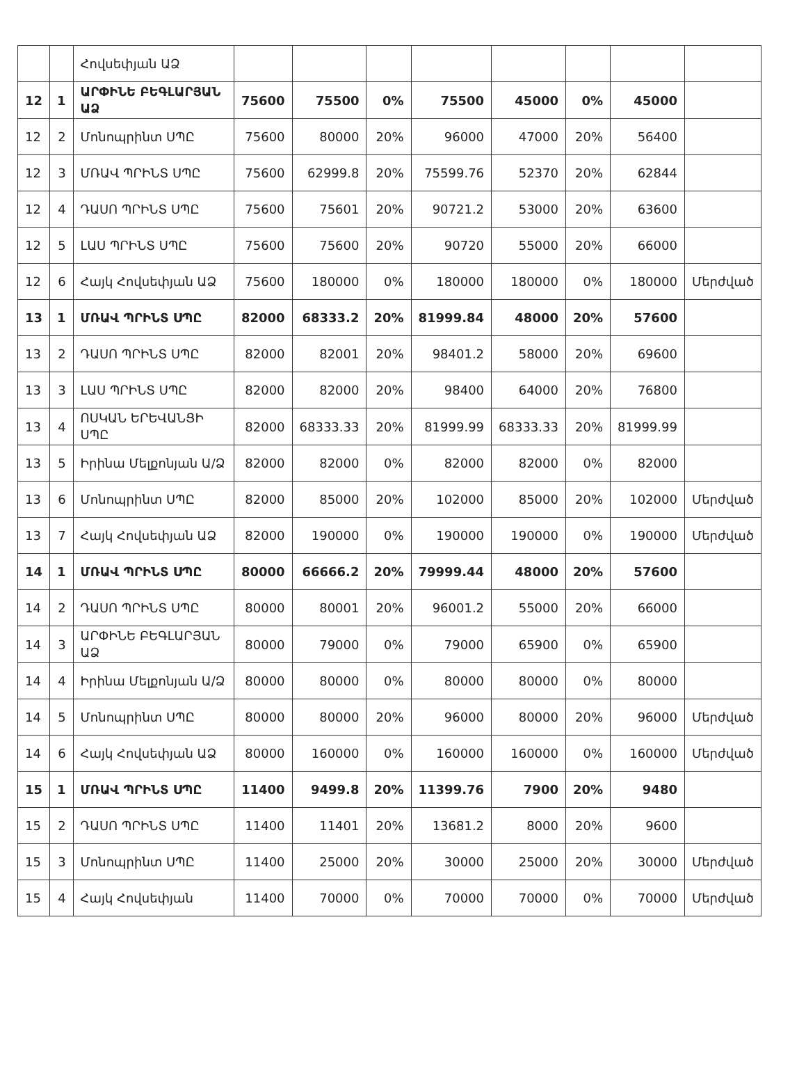| | | Հովսեփյան ԱՁ | | | | | | | | |
| 12 | 1 | ԱՐՓԻՆԵ ԲԵԳԼԱՐՅԱՆ ԱՁ | 75600 | 75500 | 0% | 75500 | 45000 | 0% | 45000 | |
| 12 | 2 | Մոնոպրինտ ՍՊԸ | 75600 | 80000 | 20% | 96000 | 47000 | 20% | 56400 | |
| 12 | 3 | ՄՌԱՎ ՊՐԻՆՏ ՍՊԸ | 75600 | 62999.8 | 20% | 75599.76 | 52370 | 20% | 62844 | |
| 12 | 4 | ԴԱՍՈ ՊՐԻՆՏ ՍՊԸ | 75600 | 75601 | 20% | 90721.2 | 53000 | 20% | 63600 | |
| 12 | 5 | ԼԱՍ ՊՐԻՆՏ ՍՊԸ | 75600 | 75600 | 20% | 90720 | 55000 | 20% | 66000 | |
| 12 | 6 | Հայկ Հովսեփյան ԱՁ | 75600 | 180000 | 0% | 180000 | 180000 | 0% | 180000 | Մերժված |
| 13 | 1 | ՄՌԱՎ ՊՐԻՆՏ ՍՊԸ | 82000 | 68333.2 | 20% | 81999.84 | 48000 | 20% | 57600 | |
| 13 | 2 | ԴԱՍՈ ՊՐԻՆՏ ՍՊԸ | 82000 | 82001 | 20% | 98401.2 | 58000 | 20% | 69600 | |
| 13 | 3 | ԼԱՍ ՊՐԻՆՏ ՍՊԸ | 82000 | 82000 | 20% | 98400 | 64000 | 20% | 76800 | |
| 13 | 4 | ՈՍԿԱՆ ԵՐԵՎԱՆՑԻ ՍՊԸ | 82000 | 68333.33 | 20% | 81999.99 | 68333.33 | 20% | 81999.99 | |
| 13 | 5 | Իրինա Մելքոնյան Ա/Ձ | 82000 | 82000 | 0% | 82000 | 82000 | 0% | 82000 | |
| 13 | 6 | Մոնոպրինտ ՍՊԸ | 82000 | 85000 | 20% | 102000 | 85000 | 20% | 102000 | Մերժված |
| 13 | 7 | Հայկ Հովսեփյան ԱՁ | 82000 | 190000 | 0% | 190000 | 190000 | 0% | 190000 | Մերժված |
| 14 | 1 | ՄՌԱՎ ՊՐԻՆՏ ՍՊԸ | 80000 | 66666.2 | 20% | 79999.44 | 48000 | 20% | 57600 | |
| 14 | 2 | ԴԱՍՈ ՊՐԻՆՏ ՍՊԸ | 80000 | 80001 | 20% | 96001.2 | 55000 | 20% | 66000 | |
| 14 | 3 | ԱՐՓԻՆԵ ԲԵԳԼԱՐՅԱՆ ԱՁ | 80000 | 79000 | 0% | 79000 | 65900 | 0% | 65900 | |
| 14 | 4 | Իրինա Մելքոնյան Ա/Ձ | 80000 | 80000 | 0% | 80000 | 80000 | 0% | 80000 | |
| 14 | 5 | Մոնոպրինտ ՍՊԸ | 80000 | 80000 | 20% | 96000 | 80000 | 20% | 96000 | Մերժված |
| 14 | 6 | Հայկ Հովսեփյան ԱՁ | 80000 | 160000 | 0% | 160000 | 160000 | 0% | 160000 | Մերժված |
| 15 | 1 | ՄՌԱՎ ՊՐԻՆՏ ՍՊԸ | 11400 | 9499.8 | 20% | 11399.76 | 7900 | 20% | 9480 | |
| 15 | 2 | ԴԱՍՈ ՊՐԻՆՏ ՍՊԸ | 11400 | 11401 | 20% | 13681.2 | 8000 | 20% | 9600 | |
| 15 | 3 | Մոնոպրինտ ՍՊԸ | 11400 | 25000 | 20% | 30000 | 25000 | 20% | 30000 | Մերժված |
| 15 | 4 | Հայկ Հովսեփյան | 11400 | 70000 | 0% | 70000 | 70000 | 0% | 70000 | Մերժված |